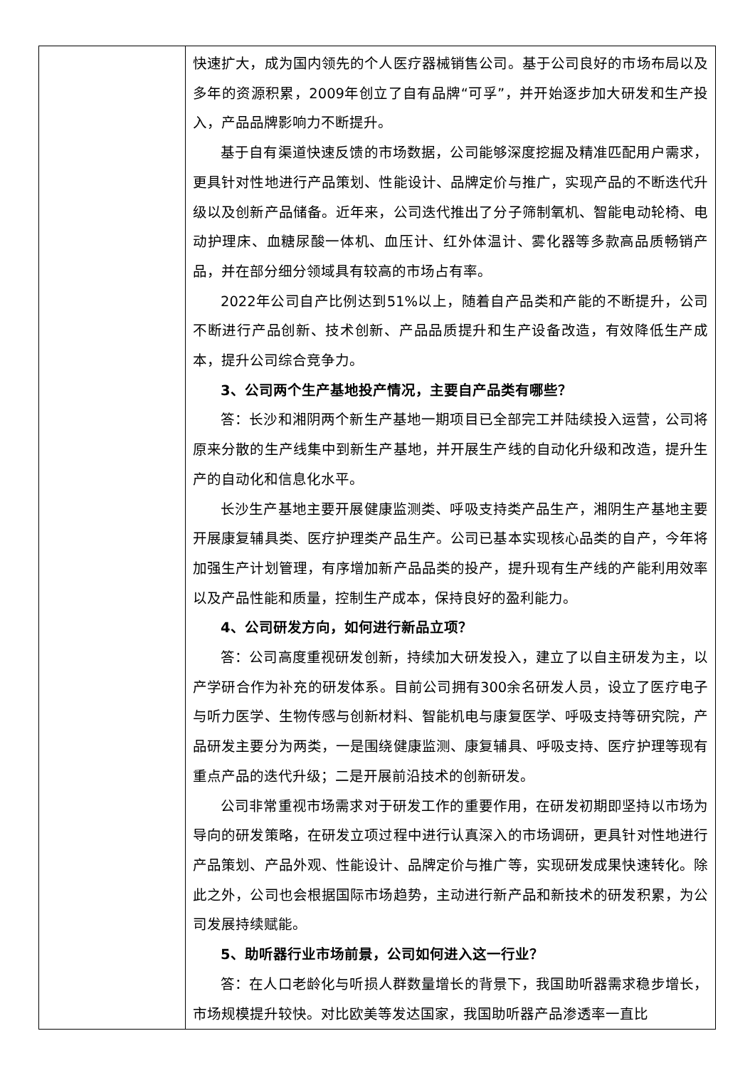| | 快速扩大，成为国内领先的个人医疗器械销售公司。基于公司良好的市场布局以及多年的资源积累，2009年创立了自有品牌“可孚”，并开始逐步加大研发和生产投入，产品品牌影响力不断提升。 基于自有渠道快速反馈的市场数据，公司能够深度挖掘及精准匹配用户需求，更具针对性地进行产品策划、性能设计、品牌定价与推广，实现产品的不断迭代升级以及创新产品储备。近年来，公司迭代推出了分子筛制氧机、智能电动轮椅、电动护理床、血糖尿酸一体机、血压计、红外体温计、雾化器等多款高品质畅销产品，并在部分细分领域具有较高的市场占有率。 2022年公司自产比例达到51%以上，随着自产品类和产能的不断提升，公司不断进行产品创新、技术创新、产品品质提升和生产设备改造，有效降低生产成本，提升公司综合竞争力。 3、公司两个生产基地投产情况，主要自产品类有哪些？ 答：长沙和湘阴两个新生产基地一期项目已全部完工并陆续投入运营，公司将原来分散的生产线集中到新生产基地，并开展生产线的自动化升级和改造，提升生产的自动化和信息化水平。 长沙生产基地主要开展健康监测类、呼吸支持类产品生产，湘阴生产基地主要开展康复辅具类、医疗护理类产品生产。公司已基本实现核心品类的自产，今年将加强生产计划管理，有序增加新产品品类的投产，提升现有生产线的产能利用效率以及产品性能和质量，控制生产成本，保持良好的盈利能力。 4、公司研发方向，如何进行新品立项？ 答：公司高度重视研发创新，持续加大研发投入，建立了以自主研发为主，以产学研合作为补充的研发体系。目前公司拥有300余名研发人员，设立了医疗电子与听力医学、生物传感与创新材料、智能机电与康复医学、呼吸支持等研究院，产品研发主要分为两类，一是围绕健康监测、康复辅具、呼吸支持、医疗护理等现有重点产品的迭代升级；二是开展前沿技术的创新研发。 公司非常重视市场需求对于研发工作的重要作用，在研发初期即坚持以市场为导向的研发策略，在研发立项过程中进行认真深入的市场调研，更具针对性地进行产品策划、产品外观、性能设计、品牌定价与推广等，实现研发成果快速转化。除此之外，公司也会根据国际市场趋势，主动进行新产品和新技术的研发积累，为公司发展持续赋能。 5、助听器行业市场前景，公司如何进入这一行业？ 答：在人口老龄化与听损人群数量增长的背景下，我国助听器需求稳步增长，市场规模提升较快。对比欧美等发达国家，我国助听器产品渗透率一直比 |